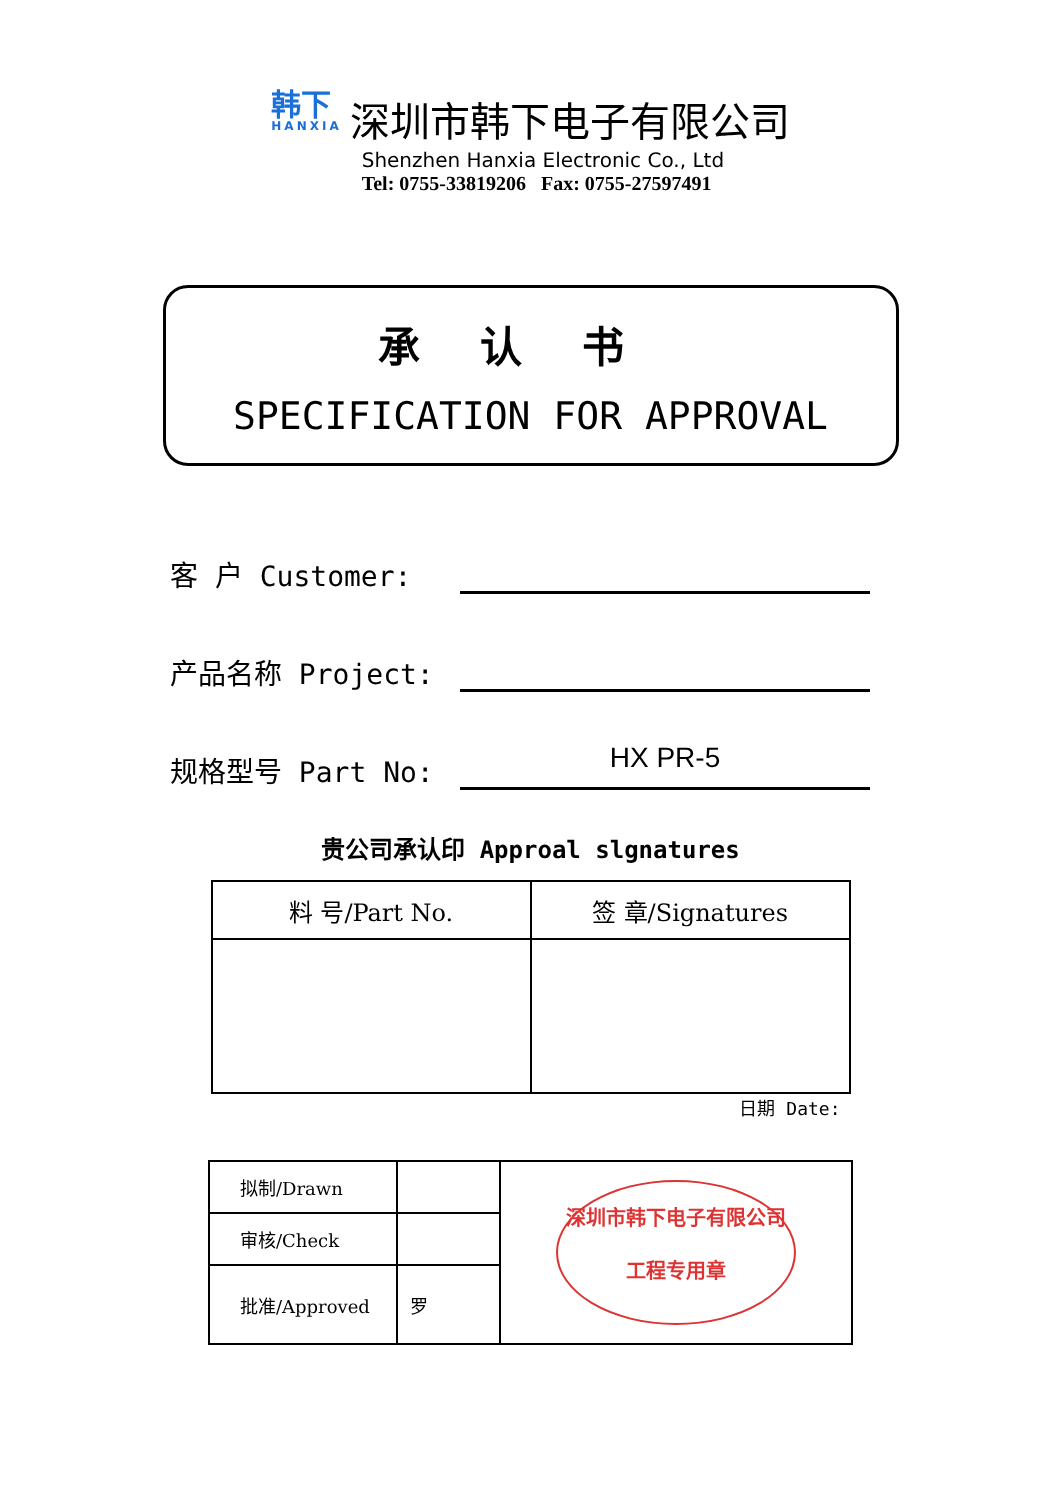韩下
HANXIA
深圳市韩下电子有限公司
Shenzhen Hanxia Electronic Co., Ltd
Tel: 0755-33819206 Fax: 0755-27597491
承认书
SPECIFICATION FOR APPROVAL
客 户 Customer:
产品名称 Project:
规格型号 Part No:
HX PR-5
贵公司承认印 Approal slgnatures
| 料 号/Part No. | 签 章/Signatures |
| --- | --- |
日期 Date:
| 拟制/Drawn | | 深圳市韩下电子有限公司 工程专用章 |
| 审核/Check | | |
| 批准/Approved | 罗 | |